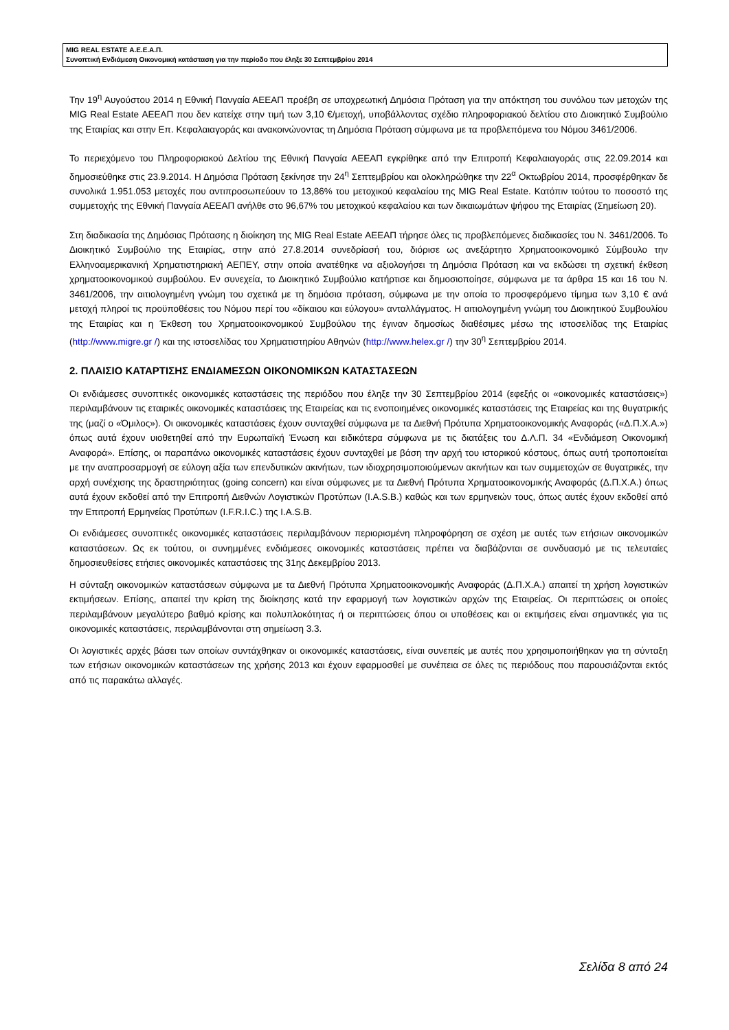MIG REAL ESTATE Α.Ε.Ε.Α.Π.
Συνοπτική Ενδιάμεση Οικονομική κατάσταση για την περίοδο που έληξε 30 Σεπτεμβρίου 2014
Την 19<sup>η</sup> Αυγούστου 2014 η Εθνική Πανγαία ΑΕΕΑΠ προέβη σε υποχρεωτική Δημόσια Πρόταση για την απόκτηση του συνόλου των μετοχών της MIG Real Estate ΑΕΕΑΠ που δεν κατείχε στην τιμή των 3,10 €/μετοχή, υποβάλλοντας σχέδιο πληροφοριακού δελτίου στο Διοικητικό Συμβούλιο της Εταιρίας και στην Επ. Κεφαλαιαγοράς και ανακοινώνοντας τη Δημόσια Πρόταση σύμφωνα με τα προβλεπόμενα του Νόμου 3461/2006.
Το περιεχόμενο του Πληροφοριακού Δελτίου της Εθνική Πανγαία ΑΕΕΑΠ εγκρίθηκε από την Επιτροπή Κεφαλαιαγοράς στις 22.09.2014 και δημοσιεύθηκε στις 23.9.2014. Η Δημόσια Πρόταση ξεκίνησε την 24<sup>η</sup> Σεπτεμβρίου και ολοκληρώθηκε την 22<sup>α</sup> Οκτωβρίου 2014, προσφέρθηκαν δε συνολικά 1.951.053 μετοχές που αντιπροσωπεύουν το 13,86% του μετοχικού κεφαλαίου της MIG Real Estate. Κατόπιν τούτου το ποσοστό της συμμετοχής της Εθνική Πανγαία ΑΕΕΑΠ ανήλθε στο 96,67% του μετοχικού κεφαλαίου και των δικαιωμάτων ψήφου της Εταιρίας (Σημείωση 20).
Στη διαδικασία της Δημόσιας Πρότασης η διοίκηση της MIG Real Estate ΑΕΕΑΠ τήρησε όλες τις προβλεπόμενες διαδικασίες του Ν. 3461/2006. Το Διοικητικό Συμβούλιο της Εταιρίας, στην από 27.8.2014 συνεδρίασή του, διόρισε ως ανεξάρτητο Χρηματοοικονομικό Σύμβουλο την Ελληνοαμερικανική Χρηματιστηριακή ΑΕΠΕΥ, στην οποία ανατέθηκε να αξιολογήσει τη Δημόσια Πρόταση και να εκδώσει τη σχετική έκθεση χρηματοοικονομικού συμβούλου. Εν συνεχεία, το Διοικητικό Συμβούλιο κατήρτισε και δημοσιοποίησε, σύμφωνα με τα άρθρα 15 και 16 του Ν. 3461/2006, την αιτιολογημένη γνώμη του σχετικά με τη δημόσια πρόταση, σύμφωνα με την οποία το προσφερόμενο τίμημα των 3,10 € ανά μετοχή πληροί τις προϋποθέσεις του Νόμου περί του «δίκαιου και εύλογου» ανταλλάγματος. Η αιτιολογημένη γνώμη του Διοικητικού Συμβουλίου της Εταιρίας και η Έκθεση του Χρηματοοικονομικού Συμβούλου της έγιναν δημοσίως διαθέσιμες μέσω της ιστοσελίδας της Εταιρίας (http://www.migre.gr /) και της ιστοσελίδας του Χρηματιστηρίου Αθηνών (http://www.helex.gr /) την 30<sup>η</sup> Σεπτεμβρίου 2014.
2. ΠΛΑΙΣΙΟ ΚΑΤΑΡΤΙΣΗΣ ΕΝΔΙΑΜΕΣΩΝ ΟΙΚΟΝΟΜΙΚΩΝ ΚΑΤΑΣΤΑΣΕΩΝ
Οι ενδιάμεσες συνοπτικές οικονομικές καταστάσεις της περιόδου που έληξε την 30 Σεπτεμβρίου 2014 (εφεξής οι «οικονομικές καταστάσεις») περιλαμβάνουν τις εταιρικές οικονομικές καταστάσεις της Εταιρείας και τις ενοποιημένες οικονομικές καταστάσεις της Εταιρείας και της θυγατρικής της (μαζί ο «Όμιλος»). Οι οικονομικές καταστάσεις έχουν συνταχθεί σύμφωνα με τα Διεθνή Πρότυπα Χρηματοοικονομικής Αναφοράς («Δ.Π.Χ.Α.») όπως αυτά έχουν υιοθετηθεί από την Ευρωπαϊκή Ένωση και ειδικότερα σύμφωνα με τις διατάξεις του Δ.Λ.Π. 34 «Ενδιάμεση Οικονομική Αναφορά». Επίσης, οι παραπάνω οικονομικές καταστάσεις έχουν συνταχθεί με βάση την αρχή του ιστορικού κόστους, όπως αυτή τροποποιείται με την αναπροσαρμογή σε εύλογη αξία των επενδυτικών ακινήτων, των ιδιοχρησιμοποιούμενων ακινήτων και των συμμετοχών σε θυγατρικές, την αρχή συνέχισης της δραστηριότητας (going concern) και είναι σύμφωνες με τα Διεθνή Πρότυπα Χρηματοοικονομικής Αναφοράς (Δ.Π.Χ.Α.) όπως αυτά έχουν εκδοθεί από την Επιτροπή Διεθνών Λογιστικών Προτύπων (I.A.S.B.) καθώς και των ερμηνειών τους, όπως αυτές έχουν εκδοθεί από την Επιτροπή Ερμηνείας Προτύπων (I.F.R.I.C.) της I.A.S.B.
Οι ενδιάμεσες συνοπτικές οικονομικές καταστάσεις περιλαμβάνουν περιορισμένη πληροφόρηση σε σχέση με αυτές των ετήσιων οικονομικών καταστάσεων. Ως εκ τούτου, οι συνημμένες ενδιάμεσες οικονομικές καταστάσεις πρέπει να διαβάζονται σε συνδυασμό με τις τελευταίες δημοσιευθείσες ετήσιες οικονομικές καταστάσεις της 31ης Δεκεμβρίου 2013.
Η σύνταξη οικονομικών καταστάσεων σύμφωνα με τα Διεθνή Πρότυπα Χρηματοοικονομικής Αναφοράς (Δ.Π.Χ.Α.) απαιτεί τη χρήση λογιστικών εκτιμήσεων. Επίσης, απαιτεί την κρίση της διοίκησης κατά την εφαρμογή των λογιστικών αρχών της Εταιρείας. Οι περιπτώσεις οι οποίες περιλαμβάνουν μεγαλύτερο βαθμό κρίσης και πολυπλοκότητας ή οι περιπτώσεις όπου οι υποθέσεις και οι εκτιμήσεις είναι σημαντικές για τις οικονομικές καταστάσεις, περιλαμβάνονται στη σημείωση 3.3.
Οι λογιστικές αρχές βάσει των οποίων συντάχθηκαν οι οικονομικές καταστάσεις, είναι συνεπείς με αυτές που χρησιμοποιήθηκαν για τη σύνταξη των ετήσιων οικονομικών καταστάσεων της χρήσης 2013 και έχουν εφαρμοσθεί με συνέπεια σε όλες τις περιόδους που παρουσιάζονται εκτός από τις παρακάτω αλλαγές.
Σελίδα 8 από 24